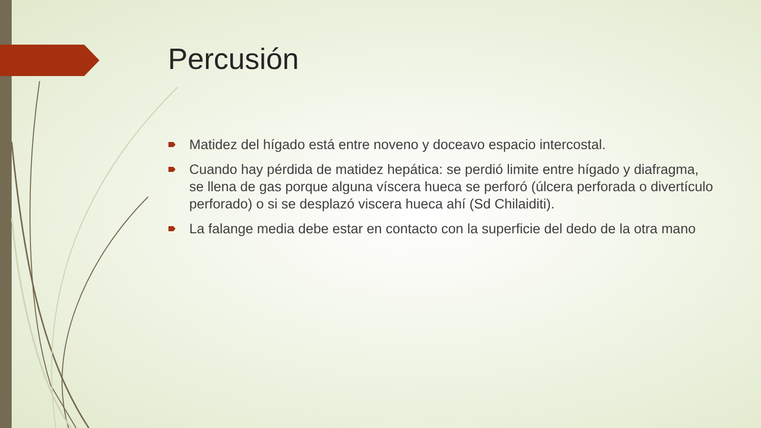Percusión
Matidez del hígado está entre noveno y doceavo espacio intercostal.
Cuando hay pérdida de matidez hepática: se perdió limite entre hígado y diafragma, se llena de gas porque alguna víscera hueca se perforó (úlcera perforada o divertículo perforado) o si se desplazó viscera hueca ahí (Sd Chilaiditi).
La falange media debe estar en contacto con la superficie del dedo de la otra mano